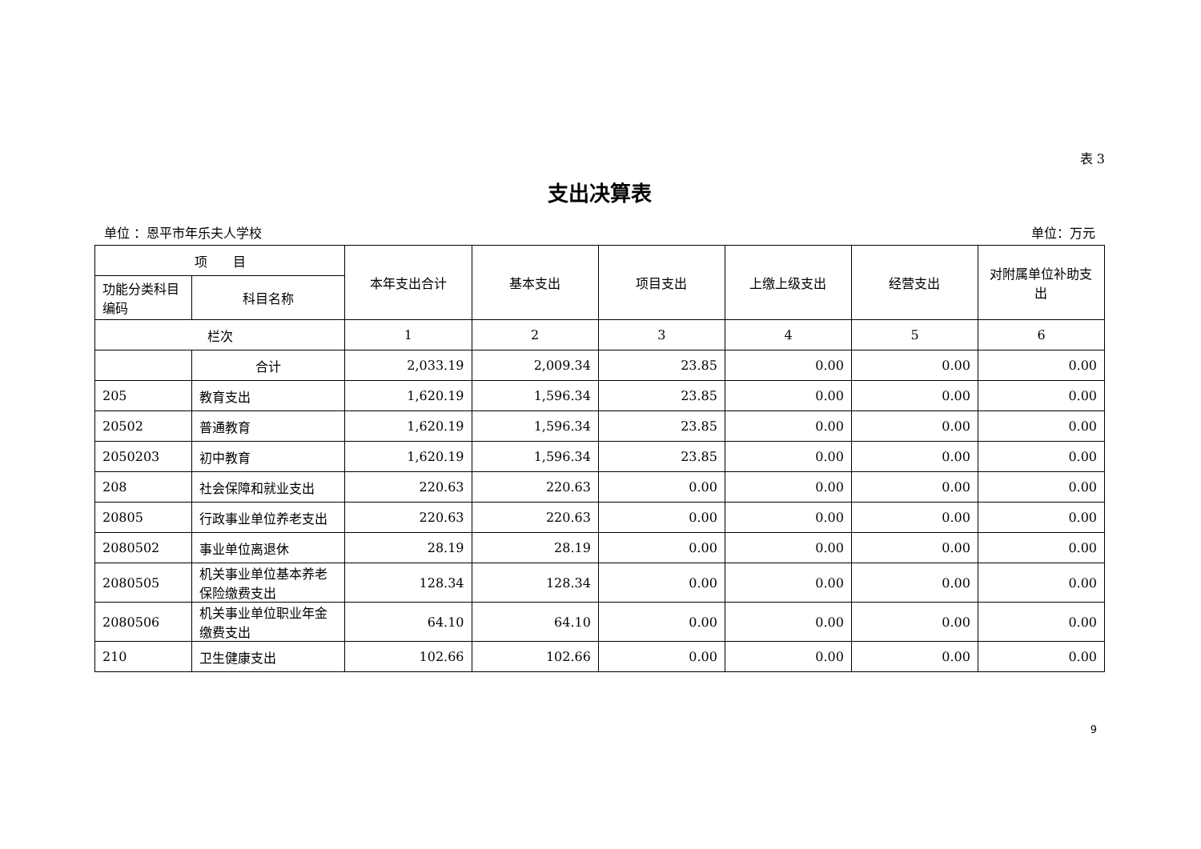表 3
支出决算表
单位 ：恩平市年乐夫人学校 单位：万元
| 项 目 | | 本年支出合计 | 基本支出 | 项目支出 | 上缴上级支出 | 经营支出 | 对附属单位补助支出 |
| --- | --- | --- | --- | --- | --- | --- | --- |
| 功能分类科目编码 | 科目名称 | | | | | | |
| 栏次 | | 1 | 2 | 3 | 4 | 5 | 6 |
| | 合计 | 2,033.19 | 2,009.34 | 23.85 | 0.00 | 0.00 | 0.00 |
| 205 | 教育支出 | 1,620.19 | 1,596.34 | 23.85 | 0.00 | 0.00 | 0.00 |
| 20502 | 普通教育 | 1,620.19 | 1,596.34 | 23.85 | 0.00 | 0.00 | 0.00 |
| 2050203 | 初中教育 | 1,620.19 | 1,596.34 | 23.85 | 0.00 | 0.00 | 0.00 |
| 208 | 社会保障和就业支出 | 220.63 | 220.63 | 0.00 | 0.00 | 0.00 | 0.00 |
| 20805 | 行政事业单位养老支出 | 220.63 | 220.63 | 0.00 | 0.00 | 0.00 | 0.00 |
| 2080502 | 事业单位离退休 | 28.19 | 28.19 | 0.00 | 0.00 | 0.00 | 0.00 |
| 2080505 | 机关事业单位基本养老保险缴费支出 | 128.34 | 128.34 | 0.00 | 0.00 | 0.00 | 0.00 |
| 2080506 | 机关事业单位职业年金缴费支出 | 64.10 | 64.10 | 0.00 | 0.00 | 0.00 | 0.00 |
| 210 | 卫生健康支出 | 102.66 | 102.66 | 0.00 | 0.00 | 0.00 | 0.00 |
9